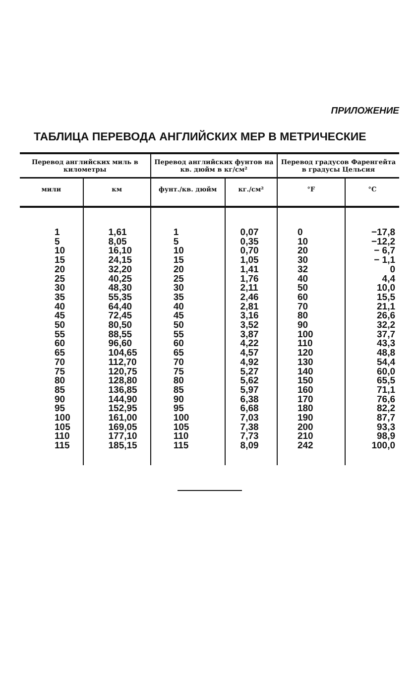ПРИЛОЖЕНИЕ
ТАБЛИЦА ПЕРЕВОДА АНГЛИЙСКИХ МЕР В МЕТРИЧЕСКИЕ
| Перевод английских миль в километры | | Перевод английских фунтов на кв. дюйм в кг/см² | | Перевод градусов Фаренгейта в градусы Цельсия | |
| --- | --- | --- | --- | --- | --- |
| мили | км | фунт./кв. дюйм | кг./см² | °F | °C |
| 1 5 10 15 20 25 30 35 40 45 50 55 60 65 70 75 80 85 90 95 100 105 110 115 | 1,61 8,05 16,10 24,15 32,20 40,25 48,30 55,35 64,40 72,45 80,50 88,55 96,60 104,65 112,70 120,75 128,80 136,85 144,90 152,95 161,00 169,05 177,10 185,15 | 1 5 10 15 20 25 30 35 40 45 50 55 60 65 70 75 80 85 90 95 100 105 110 115 | 0,07 0,35 0,70 1,05 1,41 1,76 2,11 2,46 2,81 3,16 3,52 3,87 4,22 4,57 4,92 5,27 5,62 5,97 6,38 6,68 7,03 7,38 7,73 8,09 | 0 10 20 30 32 40 50 60 70 80 90 100 110 120 130 140 150 160 170 180 190 200 210 242 | −17,8 −12,2 − 6,7 − 1,1 0 4,4 10,0 15,5 21,1 26,6 32,2 37,7 43,3 48,8 54,4 60,0 65,5 71,1 76,6 82,2 87,7 93,3 98,9 100,0 |